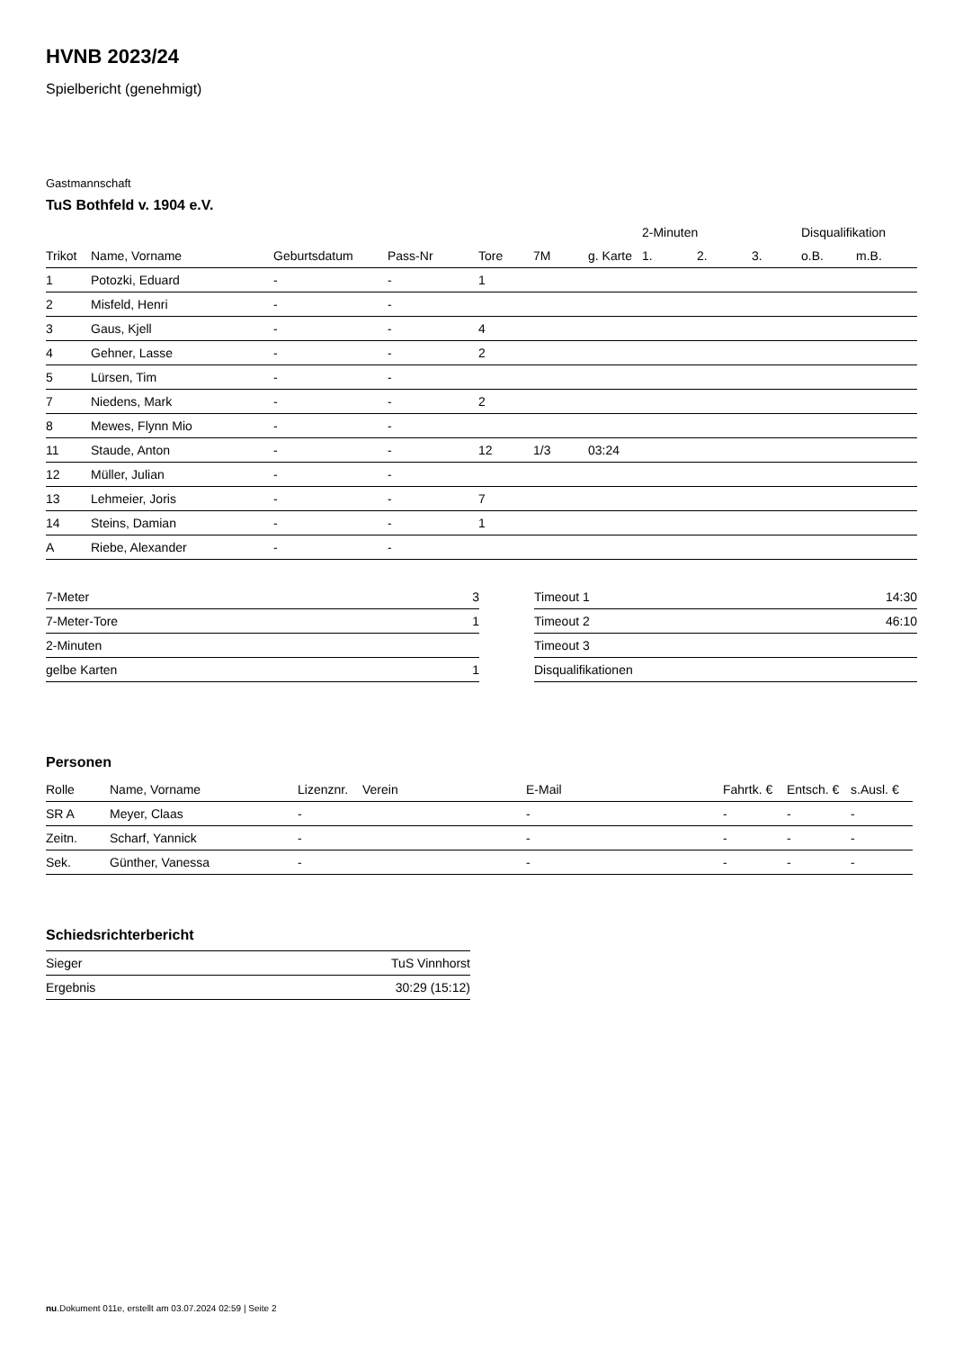HVNB 2023/24
Spielbericht (genehmigt)
Gastmannschaft
TuS Bothfeld v. 1904 e.V.
| | | | | | | | 2-Minuten | | | Disqualifikation | |
| --- | --- | --- | --- | --- | --- | --- | --- | --- | --- | --- | --- |
| Trikot | Name, Vorname | Geburtsdatum | Pass-Nr | Tore | 7M | g. Karte | 1. | 2. | 3. | o.B. | m.B. |
| 1 | Potozki, Eduard | - | - | 1 | | | | | | | |
| 2 | Misfeld, Henri | - | - | | | | | | | | |
| 3 | Gaus, Kjell | - | - | 4 | | | | | | | |
| 4 | Gehner, Lasse | - | - | 2 | | | | | | | |
| 5 | Lürsen, Tim | - | - | | | | | | | | |
| 7 | Niedens, Mark | - | - | 2 | | | | | | | |
| 8 | Mewes, Flynn Mio | - | - | | | | | | | | |
| 11 | Staude, Anton | - | - | 12 | 1/3 | 03:24 | | | | | |
| 12 | Müller, Julian | - | - | | | | | | | | |
| 13 | Lehmeier, Joris | - | - | 7 | | | | | | | |
| 14 | Steins, Damian | - | - | 1 | | | | | | | |
| A | Riebe, Alexander | - | - | | | | | | | | |
| 7-Meter | 3 |
| 7-Meter-Tore | 1 |
| 2-Minuten | |
| gelbe Karten | 1 |
| Timeout 1 | 14:30 |
| Timeout 2 | 46:10 |
| Timeout 3 | |
| Disqualifikationen | |
Personen
| Rolle | Name, Vorname | Lizenznr. | Verein | E-Mail | Fahrtk. € | Entsch. € | s.Ausl. € |
| --- | --- | --- | --- | --- | --- | --- | --- |
| SR A | Meyer, Claas | - | | - | - | - | - |
| Zeitn. | Scharf, Yannick | - | | - | - | - | - |
| Sek. | Günther, Vanessa | - | | - | - | - | - |
Schiedsrichterbericht
| Sieger | TuS Vinnhorst |
| Ergebnis | 30:29 (15:12) |
nu.Dokument 011e, erstellt am 03.07.2024 02:59 | Seite 2